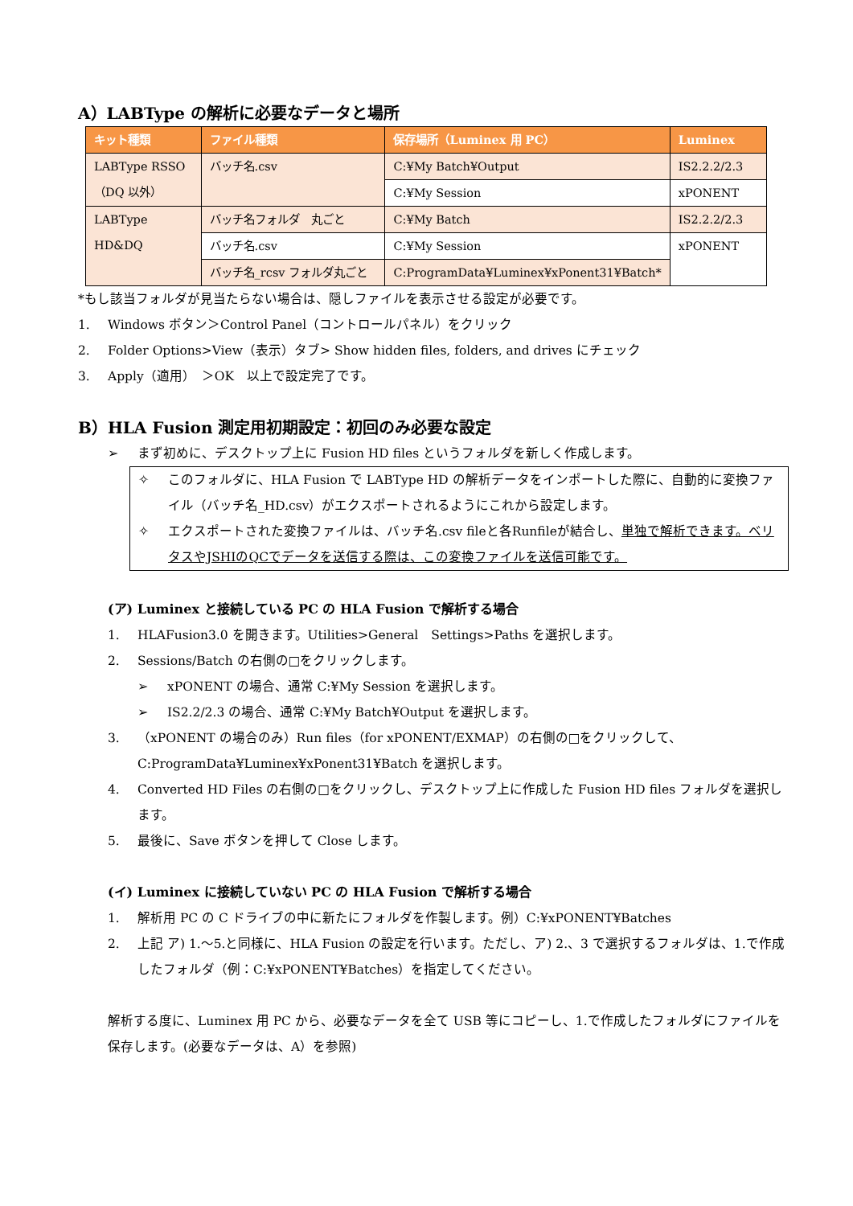A）LABType の解析に必要なデータと場所
| キット種類 | ファイル種類 | 保存場所（Luminex 用 PC） | Luminex |
| --- | --- | --- | --- |
| LABType RSSO （DQ 以外） | バッチ名.csv | C:¥My Batch¥Output | IS2.2.2/2.3 |
| | | C:¥My Session | xPONENT |
| LABType HD&DQ | バッチ名フォルダ 丸ごと | C:¥My Batch | IS2.2.2/2.3 |
| | バッチ名.csv | C:¥My Session | xPONENT |
| | バッチ名_rcsv フォルダ丸ごと | C:ProgramData¥Luminex¥xPonent31¥Batch* | |
*もし該当フォルダが見当たらない場合は、隠しファイルを表示させる設定が必要です。
1. Windows ボタン＞Control Panel（コントロールパネル）をクリック
2. Folder Options>View（表示）タブ> Show hidden files, folders, and drives にチェック
3. Apply（適用）　＞OK　以上で設定完了です。
B）HLA Fusion 測定用初期設定：初回のみ必要な設定
➢ まず初めに、デスクトップ上に Fusion HD files というフォルダを新しく作成します。
✧ このフォルダに、HLA Fusion で LABType HD の解析データをインポートした際に、自動的に変換ファイル（バッチ名_HD.csv）がエクスポートされるようにこれから設定します。
✧ エクスポートされた変換ファイルは、バッチ名.csv fileと各Runfileが結合し、単独で解析できます。ベリタスやJSHIのQCでデータを送信する際は、この変換ファイルを送信可能です。
(ア) Luminex と接続している PC の HLA Fusion で解析する場合
1. HLAFusion3.0 を開きます。Utilities>General　Settings>Paths を選択します。
2. Sessions/Batch の右側の□をクリックします。
➢ xPONENT の場合、通常 C:¥My Session を選択します。
➢ IS2.2/2.3 の場合、通常 C:¥My Batch¥Output を選択します。
3. （xPONENT の場合のみ）Run files（for xPONENT/EXMAP）の右側の□をクリックして、C:ProgramData¥Luminex¥xPonent31¥Batch を選択します。
4. Converted HD Files の右側の□をクリックし、デスクトップ上に作成した Fusion HD files フォルダを選択します。
5. 最後に、Save ボタンを押して Close します。
(イ) Luminex に接続していない PC の HLA Fusion で解析する場合
1. 解析用 PC の C ドライブの中に新たにフォルダを作製します。例）C:¥xPONENT¥Batches
2. 上記 ア) 1.～5.と同様に、HLA Fusion の設定を行います。ただし、ア) 2.、3 で選択するフォルダは、1.で作成したフォルダ（例：C:¥xPONENT¥Batches）を指定してください。
解析する度に、Luminex 用 PC から、必要なデータを全て USB 等にコピーし、1.で作成したフォルダにファイルを保存します。(必要なデータは、A）を参照)